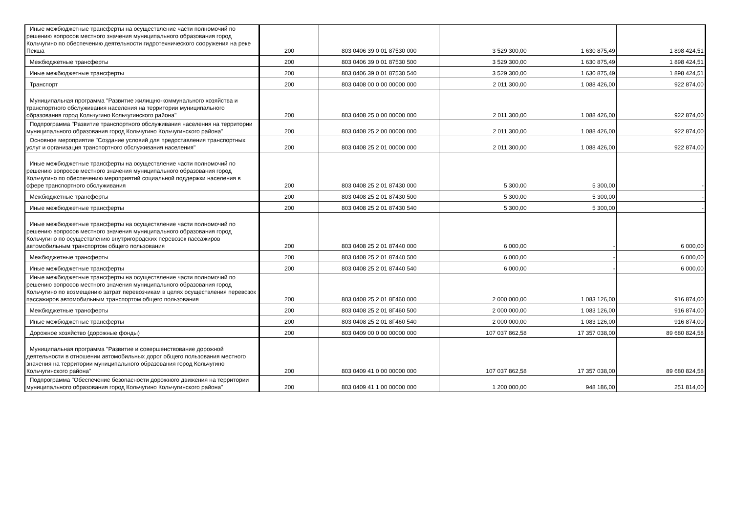| Иные межбюджетные трансферты на осуществление части полномочий по решению вопросов местного значения муниципального образования город Кольчугино по обеспечению деятельности гидротехнического сооружения на реке Пекша | 200 | 803 0406 39 0 01 87530 000 | 3 529 300,00 | 1 630 875,49 | 1 898 424,51 |
| Межбюджетные трансферты | 200 | 803 0406 39 0 01 87530 500 | 3 529 300,00 | 1 630 875,49 | 1 898 424,51 |
| Иные межбюджетные трансферты | 200 | 803 0406 39 0 01 87530 540 | 3 529 300,00 | 1 630 875,49 | 1 898 424,51 |
| Транспорт | 200 | 803 0408 00 0 00 00000 000 | 2 011 300,00 | 1 088 426,00 | 922 874,00 |
| Муниципальная программа "Развитие жилищно-коммунального хозяйства и транспортного обслуживания населения на территории муниципального образования город Кольчугино Кольчугинского района" | 200 | 803 0408 25 0 00 00000 000 | 2 011 300,00 | 1 088 426,00 | 922 874,00 |
| Подпрограмма "Развитие транспортного обслуживания населения на территории муниципального образования город Кольчугино Кольчугинского района" | 200 | 803 0408 25 2 00 00000 000 | 2 011 300,00 | 1 088 426,00 | 922 874,00 |
| Основное мероприятие "Создание условий для предоставления транспортных услуг и организация транспортного обслуживания населения" | 200 | 803 0408 25 2 01 00000 000 | 2 011 300,00 | 1 088 426,00 | 922 874,00 |
| Иные межбюджетные трансферты на осуществление части полномочий по решению вопросов местного значения муниципального образования город Кольчугино по обеспечению мероприятий социальной поддержки населения в сфере транспортного обслуживания | 200 | 803 0408 25 2 01 87430 000 | 5 300,00 | 5 300,00 | - |
| Межбюджетные трансферты | 200 | 803 0408 25 2 01 87430 500 | 5 300,00 | 5 300,00 | - |
| Иные межбюджетные трансферты | 200 | 803 0408 25 2 01 87430 540 | 5 300,00 | 5 300,00 | - |
| Иные межбюджетные трансферты на осуществление части полномочий по решению вопросов местного значения муниципального образования город Кольчугино по осуществлению внутригородских перевозок пассажиров автомобильным транспортом общего пользования | 200 | 803 0408 25 2 01 87440 000 | 6 000,00 | - | 6 000,00 |
| Межбюджетные трансферты | 200 | 803 0408 25 2 01 87440 500 | 6 000,00 | - | 6 000,00 |
| Иные межбюджетные трансферты | 200 | 803 0408 25 2 01 87440 540 | 6 000,00 | - | 6 000,00 |
| Иные межбюджетные трансферты на осуществление части полномочий по решению вопросов местного значения муниципального образования город Кольчугино по возмещению затрат перевозчикам в целях осуществления перевозок пассажиров автомобильным транспортом общего пользования | 200 | 803 0408 25 2 01 8Г460 000 | 2 000 000,00 | 1 083 126,00 | 916 874,00 |
| Межбюджетные трансферты | 200 | 803 0408 25 2 01 8Г460 500 | 2 000 000,00 | 1 083 126,00 | 916 874,00 |
| Иные межбюджетные трансферты | 200 | 803 0408 25 2 01 8Г460 540 | 2 000 000,00 | 1 083 126,00 | 916 874,00 |
| Дорожное хозяйство (дорожные фонды) | 200 | 803 0409 00 0 00 00000 000 | 107 037 862,58 | 17 357 038,00 | 89 680 824,58 |
| Муниципальная программа "Развитие и совершенствование дорожной деятельности в отношении автомобильных дорог общего пользования местного значения на территории муниципального образования город Кольчугино Кольчугинского района" | 200 | 803 0409 41 0 00 00000 000 | 107 037 862,58 | 17 357 038,00 | 89 680 824,58 |
| Подпрограмма "Обеспечение безопасности дорожного движения на территории муниципального образования город Кольчугино Кольчугинского района" | 200 | 803 0409 41 1 00 00000 000 | 1 200 000,00 | 948 186,00 | 251 814,00 |